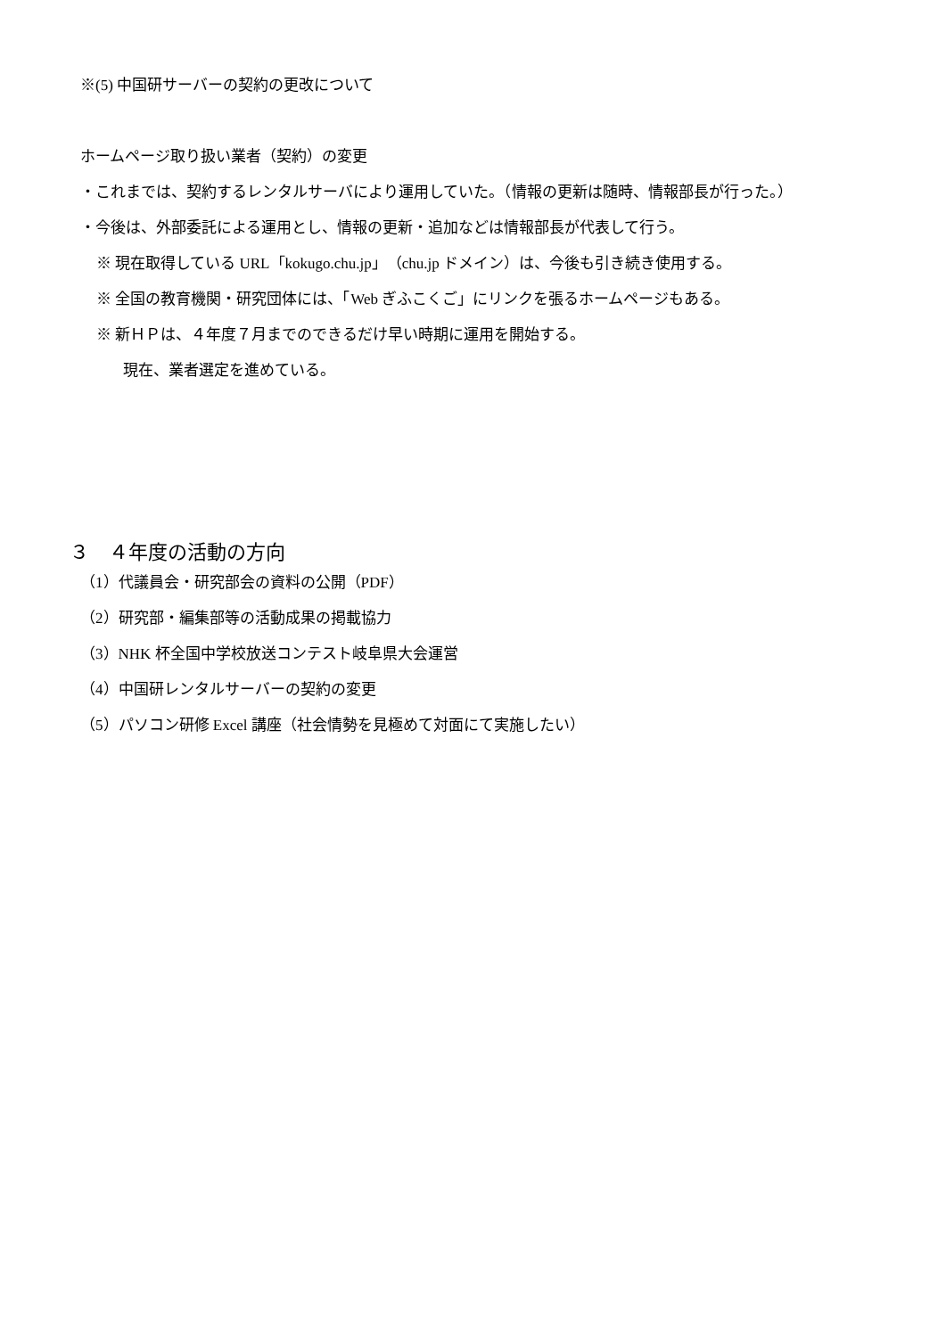※(5) 中国研サーバーの契約の更改について
ホームページ取り扱い業者（契約）の変更
・これまでは、契約するレンタルサーバにより運用していた。（情報の更新は随時、情報部長が行った。）
・今後は、外部委託による運用とし、情報の更新・追加などは情報部長が代表して行う。
※ 現在取得している URL「kokugo.chu.jp」（chu.jp ドメイン）は、今後も引き続き使用する。
※ 全国の教育機関・研究団体には、「Web ぎふこくご」にリンクを張るホームページもある。
※ 新ＨＰは、４年度７月までのできるだけ早い時期に運用を開始する。
現在、業者選定を進めている。
３　４年度の活動の方向
（1）代議員会・研究部会の資料の公開（PDF）
（2）研究部・編集部等の活動成果の掲載協力
（3）NHK 杯全国中学校放送コンテスト岐阜県大会運営
（4）中国研レンタルサーバーの契約の変更
（5）パソコン研修 Excel 講座（社会情勢を見極めて対面にて実施したい）